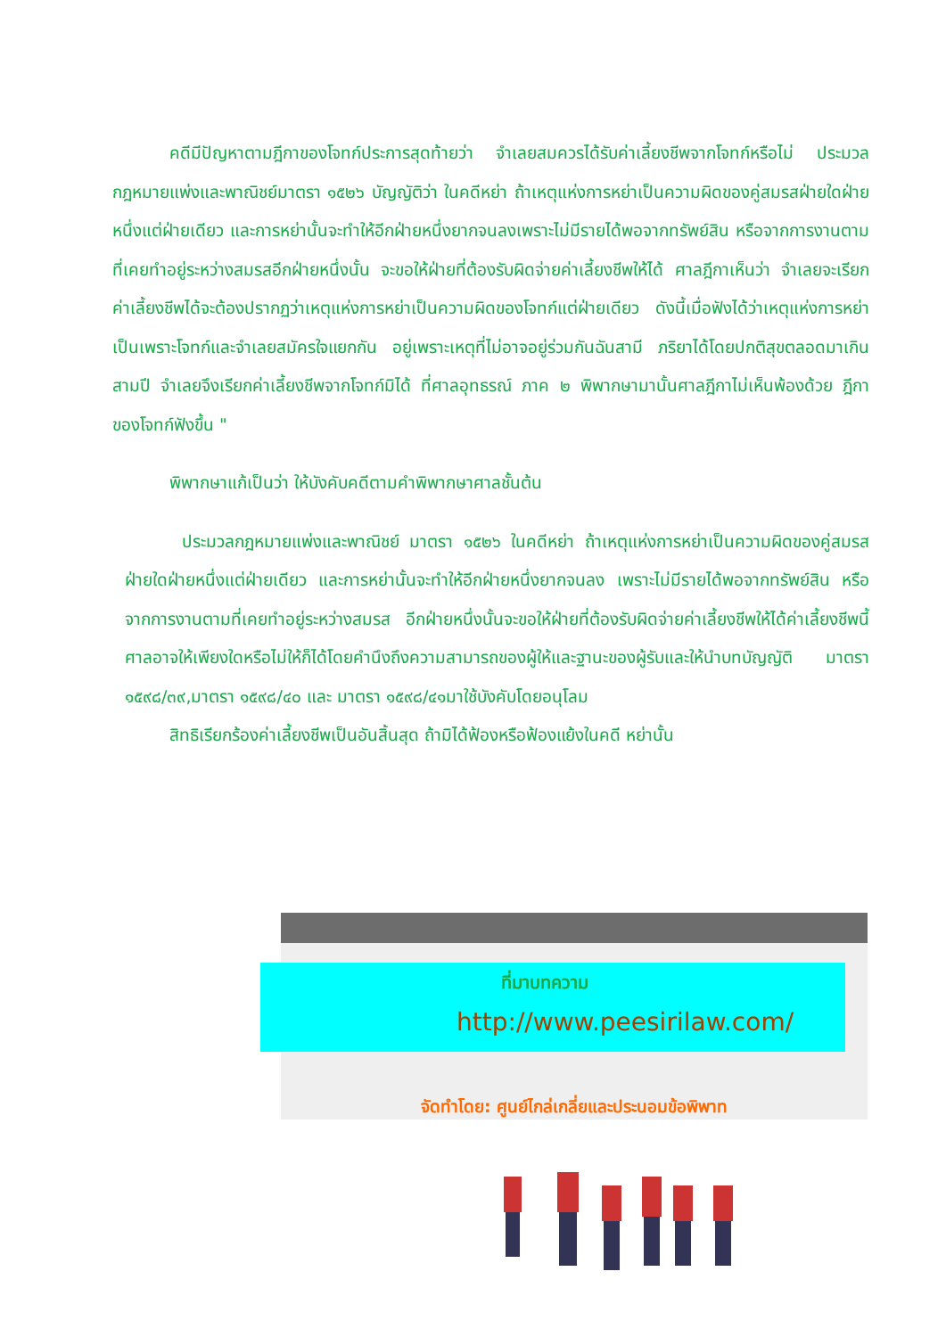คดีมีปัญหาตามฎีกาของโจทก์ประการสุดท้ายว่า จำเลยสมควรได้รับค่าเลี้ยงชีพจากโจทก์หรือไม่ ประมวลกฎหมายแพ่งและพาณิชย์มาตรา ๑๕๒๖ บัญญัติว่า ในคดีหย่า ถ้าเหตุแห่งการหย่าเป็นความผิดของคู่สมรสฝ่ายใดฝ่ายหนึ่งแต่ฝ่ายเดียว และการหย่านั้นจะทำให้อีกฝ่ายหนึ่งยากจนลงเพราะไม่มีรายได้พอจากทรัพย์สิน หรือจากการงานตามที่เคยทำอยู่ระหว่างสมรสอีกฝ่ายหนึ่งนั้น จะขอให้ฝ่ายที่ต้องรับผิดจ่ายค่าเลี้ยงชีพให้ได้ ศาลฎีกาเห็นว่า จำเลยจะเรียกค่าเลี้ยงชีพได้จะต้องปรากฏว่าเหตุแห่งการหย่าเป็นความผิดของโจทก์แต่ฝ่ายเดียว ดังนี้เมื่อฟังได้ว่าเหตุแห่งการหย่าเป็นเพราะโจทก์และจำเลยสมัครใจแยกกัน อยู่เพราะเหตุที่ไม่อาจอยู่ร่วมกันฉันสามี ภริยาได้โดยปกติสุขตลอดมาเกินสามปี จำเลยจึงเรียกค่าเลี้ยงชีพจากโจทก์มิได้ ที่ศาลอุทธรณ์ ภาค ๒ พิพากษามานั้นศาลฎีกาไม่เห็นพ้องด้วย ฎีกาของโจทก์ฟังขึ้น "
พิพากษาแก้เป็นว่า ให้บังคับคดีตามคำพิพากษาศาลชั้นต้น
ประมวลกฎหมายแพ่งและพาณิชย์ มาตรา ๑๕๒๖ ในคดีหย่า ถ้าเหตุแห่งการหย่าเป็นความผิดของคู่สมรสฝ่ายใดฝ่ายหนึ่งแต่ฝ่ายเดียว และการหย่านั้นจะทำให้อีกฝ่ายหนึ่งยากจนลง เพราะไม่มีรายได้พอจากทรัพย์สิน หรือจากการงานตามที่เคยทำอยู่ระหว่างสมรส อีกฝ่ายหนึ่งนั้นจะขอให้ฝ่ายที่ต้องรับผิดจ่ายค่าเลี้ยงชีพให้ได้ค่าเลี้ยงชีพนี้ศาลอาจให้เพียงใดหรือไม่ให้ก็ได้โดยคำนึงถึงความสามารถของผู้ให้และฐานะของผู้รับและให้นำบทบัญญัติ มาตรา ๑๕๙๘/๓๙,มาตรา ๑๕๙๘/๔๐ และ มาตรา ๑๕๙๘/๔๑มาใช้บังคับโดยอนุโลม
สิทธิเรียกร้องค่าเลี้ยงชีพเป็นอันสิ้นสุด ถ้ามิได้ฟ้องหรือฟ้องแย้งในคดี หย่านั้น
ที่มาบทความ
http://www.peesirilaw.com/
จัดทำโดย: ศูนย์ไกล่เกลี่ยและประนอมข้อพิพาท